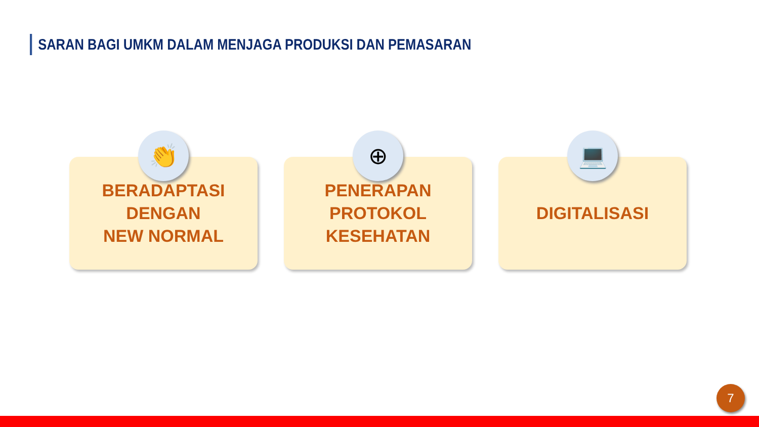SARAN BAGI UMKM DALAM MENJAGA PRODUKSI DAN PEMASARAN
👏
BERADAPTASI DENGAN
NEW NORMAL
⊕
PENERAPAN PROTOKOL
KESEHATAN
💻
DIGITALISASI
7